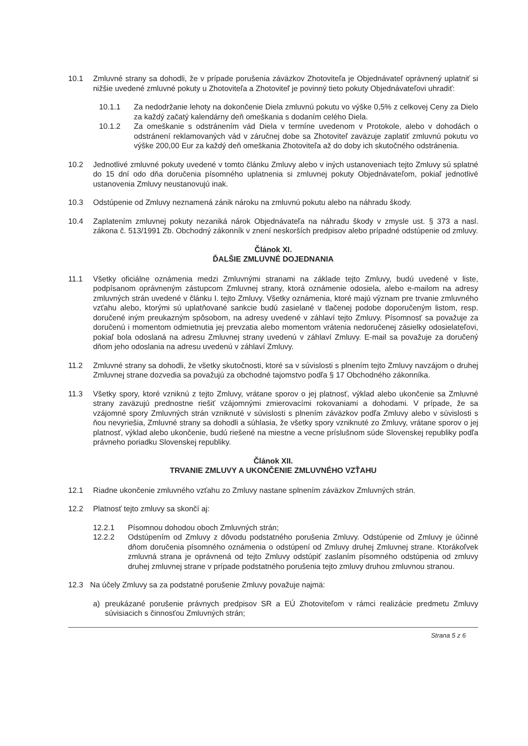10.1 Zmluvné strany sa dohodli, že v prípade porušenia záväzkov Zhotoviteľa je Objednávateľ oprávnený uplatniť si nižšie uvedené zmluvné pokuty u Zhotoviteľa a Zhotoviteľ je povinný tieto pokuty Objednávateľovi uhradiť:
10.1.1 Za nedodržanie lehoty na dokončenie Diela zmluvnú pokutu vo výške 0,5% z celkovej Ceny za Dielo za každý začatý kalendárny deň omeškania s dodaním celého Diela.
10.1.2 Za omeškanie s odstránením vád Diela v termíne uvedenom v Protokole, alebo v dohodách o odstránení reklamovaných vád v záručnej dobe sa Zhotoviteľ zaväzuje zaplatiť zmluvnú pokutu vo výške 200,00 Eur za každý deň omeškania Zhotoviteľa až do doby ich skutočného odstránenia.
10.2 Jednotlivé zmluvné pokuty uvedené v tomto článku Zmluvy alebo v iných ustanoveniach tejto Zmluvy sú splatné do 15 dní odo dňa doručenia písomného uplatnenia si zmluvnej pokuty Objednávateľom, pokiaľ jednotlivé ustanovenia Zmluvy neustanovujú inak.
10.3 Odstúpenie od Zmluvy neznamená zánik nároku na zmluvnú pokutu alebo na náhradu škody.
10.4 Zaplatením zmluvnej pokuty nezaniká nárok Objednávateľa na náhradu škody v zmysle ust. § 373 a nasl. zákona č. 513/1991 Zb. Obchodný zákonník v znení neskorších predpisov alebo prípadné odstúpenie od zmluvy.
Článok XI.
ĎALŠIE ZMLUVNÉ DOJEDNANIA
11.1 Všetky oficiálne oznámenia medzi Zmluvnými stranami na základe tejto Zmluvy, budú uvedené v liste, podpísanom oprávneným zástupcom Zmluvnej strany, ktorá oznámenie odosiela, alebo e-mailom na adresy zmluvných strán uvedené v článku I. tejto Zmluvy. Všetky oznámenia, ktoré majú význam pre trvanie zmluvného vzťahu alebo, ktorými sú uplatňované sankcie budú zasielané v tlačenej podobe doporučeným listom, resp. doručené iným preukazným spôsobom, na adresy uvedené v záhlaví tejto Zmluvy. Písomnosť sa považuje za doručenú i momentom odmietnutia jej prevzatia alebo momentom vrátenia nedoručenej zásielky odosielateľovi, pokiaľ bola odoslaná na adresu Zmluvnej strany uvedenú v záhlaví Zmluvy. E-mail sa považuje za doručený dňom jeho odoslania na adresu uvedenú v záhlaví Zmluvy.
11.2 Zmluvné strany sa dohodli, že všetky skutočnosti, ktoré sa v súvislosti s plnením tejto Zmluvy navzájom o druhej Zmluvnej strane dozvedia sa považujú za obchodné tajomstvo podľa § 17 Obchodného zákonníka.
11.3 Všetky spory, ktoré vzniknú z tejto Zmluvy, vrátane sporov o jej platnosť, výklad alebo ukončenie sa Zmluvné strany zaväzujú prednostne riešiť vzájomnými zmierovacími rokovaniami a dohodami. V prípade, že sa vzájomné spory Zmluvných strán vzniknuté v súvislosti s plnením záväzkov podľa Zmluvy alebo v súvislosti s ňou nevyriešia, Zmluvné strany sa dohodli a súhlasia, že všetky spory vzniknuté zo Zmluvy, vrátane sporov o jej platnosť, výklad alebo ukončenie, budú riešené na miestne a vecne príslušnom súde Slovenskej republiky podľa právneho poriadku Slovenskej republiky.
Článok XII.
TRVANIE ZMLUVY A UKONČENIE ZMLUVNÉHO VZŤAHU
12.1 Riadne ukončenie zmluvného vzťahu zo Zmluvy nastane splnením záväzkov Zmluvných strán.
12.2 Platnosť tejto zmluvy sa skončí aj:
12.2.1 Písomnou dohodou oboch Zmluvných strán;
12.2.2 Odstúpením od Zmluvy z dôvodu podstatného porušenia Zmluvy. Odstúpenie od Zmluvy je účinné dňom doručenia písomného oznámenia o odstúpení od Zmluvy druhej Zmluvnej strane. Ktorákoľvek zmluvná strana je oprávnená od tejto Zmluvy odstúpiť zaslaním písomného odstúpenia od zmluvy druhej zmluvnej strane v prípade podstatného porušenia tejto zmluvy druhou zmluvnou stranou.
12.3 Na účely Zmluvy sa za podstatné porušenie Zmluvy považuje najmä:
a) preukázané porušenie právnych predpisov SR a EÚ Zhotoviteľom v rámci realizácie predmetu Zmluvy súvisiacich s činnosťou Zmluvných strán;
Strana 5 z 6